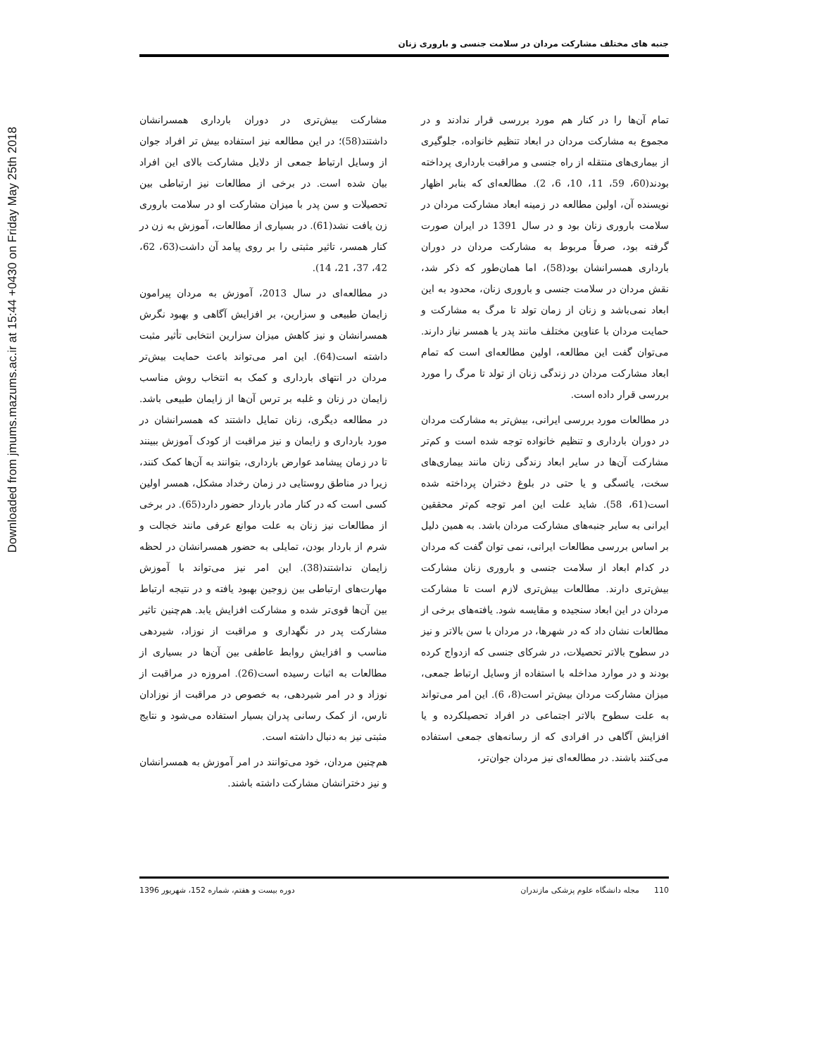Downloaded from jmums.mazums.ac.ir at 15:44 +0430 on Friday May 25th 2018
جنبه های مختلف مشارکت مردان در سلامت جنسی و باروری زنان
تمام آن‌ها را در کنار هم مورد بررسی قرار ندادند و در مجموع به مشارکت مردان در ابعاد تنظیم خانواده، جلوگیری از بیماری‌های منتقله از راه جنسی و مراقبت بارداری پرداخته بودند(60، 59، 11، 10، 6، 2). مطالعه‌ای که بنابر اظهار نویسنده آن، اولین مطالعه در زمینه ابعاد مشارکت مردان در سلامت باروری زنان بود و در سال 1391 در ایران صورت گرفته بود، صرفاً مربوط به مشارکت مردان در دوران بارداری همسرانشان بود(58)، اما همان‌طور که ذکر شد، نقش مردان در سلامت جنسی و باروری زنان، محدود به این ابعاد نمی‌باشد و زنان از زمان تولد تا مرگ به مشارکت و حمایت مردان با عناوین مختلف مانند پدر یا همسر نیاز دارند. می‌توان گفت این مطالعه، اولین مطالعه‌ای است که تمام ابعاد مشارکت مردان در زندگی زنان از تولد تا مرگ را مورد بررسی قرار داده است.
در مطالعات مورد بررسی ایرانی، بیش‌تر به مشارکت مردان در دوران بارداری و تنظیم خانواده توجه شده است و کم‌تر مشارکت آن‌ها در سایر ابعاد زندگی زنان مانند بیماری‌های سخت، یائسگی و یا حتی در بلوغ دختران پرداخته شده است(61، 58). شاید علت این امر توجه کم‌تر محققین ایرانی به سایر جنبه‌های مشارکت مردان باشد. به همین دلیل بر اساس بررسی مطالعات ایرانی، نمی توان گفت که مردان در کدام ابعاد از سلامت جنسی و باروری زنان مشارکت بیش‌تری دارند. مطالعات بیش‌تری لازم است تا مشارکت مردان در این ابعاد سنجیده و مقایسه شود. یافته‌های برخی از مطالعات نشان داد که در شهرها، در مردان با سن بالاتر و نیز در سطوح بالاتر تحصیلات، در شرکای جنسی که ازدواج کرده بودند و در موارد مداخله با استفاده از وسایل ارتباط جمعی، میزان مشارکت مردان بیش‌تر است(8، 6). این امر می‌تواند به علت سطوح بالاتر اجتماعی در افراد تحصیلکرده و یا افزایش آگاهی در افرادی که از رسانه‌های جمعی استفاده می‌کنند باشند. در مطالعه‌ای نیز مردان جوان‌تر،
مشارکت بیش‌تری در دوران بارداری همسرانشان داشتند(58)؛ در این مطالعه نیز استفاده بیش تر افراد جوان از وسایل ارتباط جمعی از دلایل مشارکت بالای این افراد بیان شده است. در برخی از مطالعات نیز ارتباطی بین تحصیلات و سن پدر با میزان مشارکت او در سلامت باروری زن یافت نشد(61). در بسیاری از مطالعات، آموزش به زن در کنار همسر، تاثیر مثبتی را بر روی پیامد آن داشت(63، 62، 42، 37، 21، 14).
در مطالعه‌ای در سال 2013، آموزش به مردان پیرامون زایمان طبیعی و سزارین، بر افزایش آگاهی و بهبود نگرش همسرانشان و نیز کاهش میزان سزارین انتخابی تأثیر مثبت داشته است(64). این امر می‌تواند باعث حمایت بیش‌تر مردان در انتهای بارداری و کمک به انتخاب روش مناسب زایمان در زنان و غلبه بر ترس آن‌ها از زایمان طبیعی باشد. در مطالعه دیگری، زنان تمایل داشتند که همسرانشان در مورد بارداری و زایمان و نیز مراقبت از کودک آموزش ببینند تا در زمان پیشامد عوارض بارداری، بتوانند به آن‌ها کمک کنند، زیرا در مناطق روستایی در زمان رخداد مشکل، همسر اولین کسی است که در کنار مادر باردار حضور دارد(65). در برخی از مطالعات نیز زنان به علت موانع عرفی مانند خجالت و شرم از باردار بودن، تمایلی به حضور همسرانشان در لحظه زایمان نداشتند(38). این امر نیز می‌تواند با آموزش مهارت‌های ارتباطی بین زوجین بهبود یافته و در نتیجه ارتباط بین آن‌ها قوی‌تر شده و مشارکت افزایش یابد. هم‌چنین تاثیر مشارکت پدر در نگهداری و مراقبت از نوزاد، شیردهی مناسب و افزایش روابط عاطفی بین آن‌ها در بسیاری از مطالعات به اثبات رسیده است(26). امروزه در مراقبت از نوزاد و در امر شیردهی، به خصوص در مراقبت از نوزادان نارس، از کمک رسانی پدران بسیار استفاده می‌شود و نتایج مثبتی نیز به دنبال داشته است.
هم‌چنین مردان، خود می‌توانند در امر آموزش به همسرانشان و نیز دخترانشان مشارکت داشته باشند.
110 مجله دانشگاه علوم پزشکی مازندران دوره بیست و هفتم، شماره 152، شهریور 1396